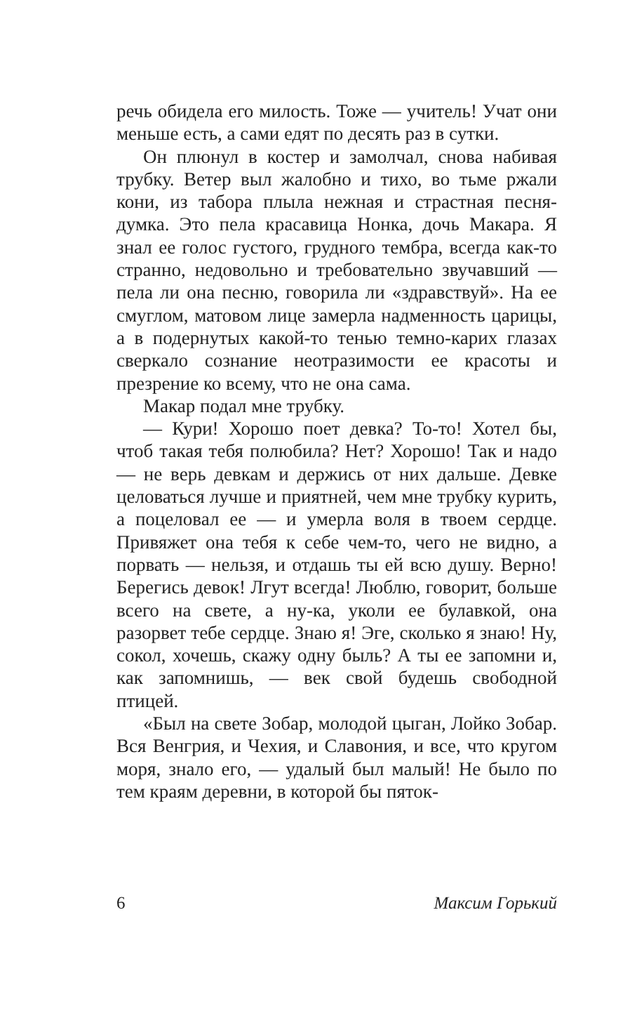речь обидела его милость. Тоже — учитель! Учат они меньше есть, а сами едят по десять раз в сутки.
Он плюнул в костер и замолчал, снова набивая трубку. Ветер выл жалобно и тихо, во тьме ржали кони, из табора плыла нежная и страстная песня-думка. Это пела красавица Нонка, дочь Макара. Я знал ее голос густого, грудного тембра, всегда как-то странно, недовольно и требовательно звучавший — пела ли она песню, говорила ли «здравствуй». На ее смуглом, матовом лице замерла надменность царицы, а в подернутых какой-то тенью темно-карих глазах сверкало сознание неотразимости ее красоты и презрение ко всему, что не она сама.
Макар подал мне трубку.
— Кури! Хорошо поет девка? То-то! Хотел бы, чтоб такая тебя полюбила? Нет? Хорошо! Так и надо — не верь девкам и держись от них дальше. Девке целоваться лучше и приятней, чем мне трубку курить, а поцеловал ее — и умерла воля в твоем сердце. Привяжет она тебя к себе чем-то, чего не видно, а порвать — нельзя, и отдашь ты ей всю душу. Верно! Берегись девок! Лгут всегда! Люблю, говорит, больше всего на свете, а ну-ка, уколи ее булавкой, она разорвет тебе сердце. Знаю я! Эге, сколько я знаю! Ну, сокол, хочешь, скажу одну быль? А ты ее запомни и, как запомнишь, — век свой будешь свободной птицей.
«Был на свете Зобар, молодой цыган, Лойко Зобар. Вся Венгрия, и Чехия, и Славония, и все, что кругом моря, знало его, — удалый был малый! Не было по тем краям деревни, в которой бы пяток-
6 Максим Горький